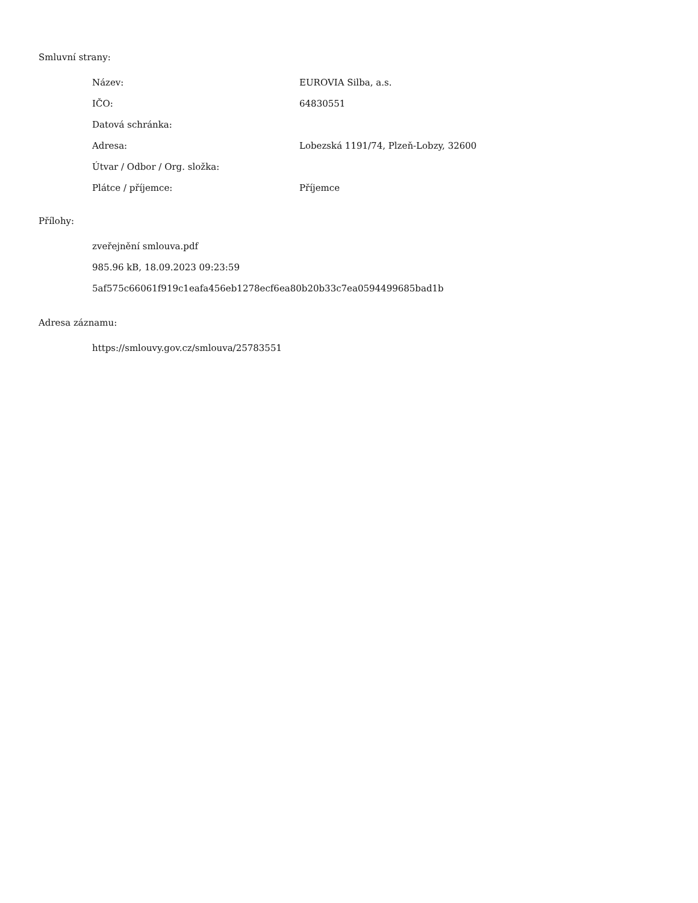Smluvní strany:
| Název: | EUROVIA Silba, a.s. |
| IČO: | 64830551 |
| Datová schránka: | |
| Adresa: | Lobezská 1191/74, Plzeň-Lobzy, 32600 |
| Útvar / Odbor / Org. složka: | |
| Plátce / příjemce: | Příjemce |
Přílohy:
zveřejnění smlouva.pdf
985.96 kB, 18.09.2023 09:23:59
5af575c66061f919c1eafa456eb1278ecf6ea80b20b33c7ea0594499685bad1b
Adresa záznamu:
https://smlouvy.gov.cz/smlouva/25783551